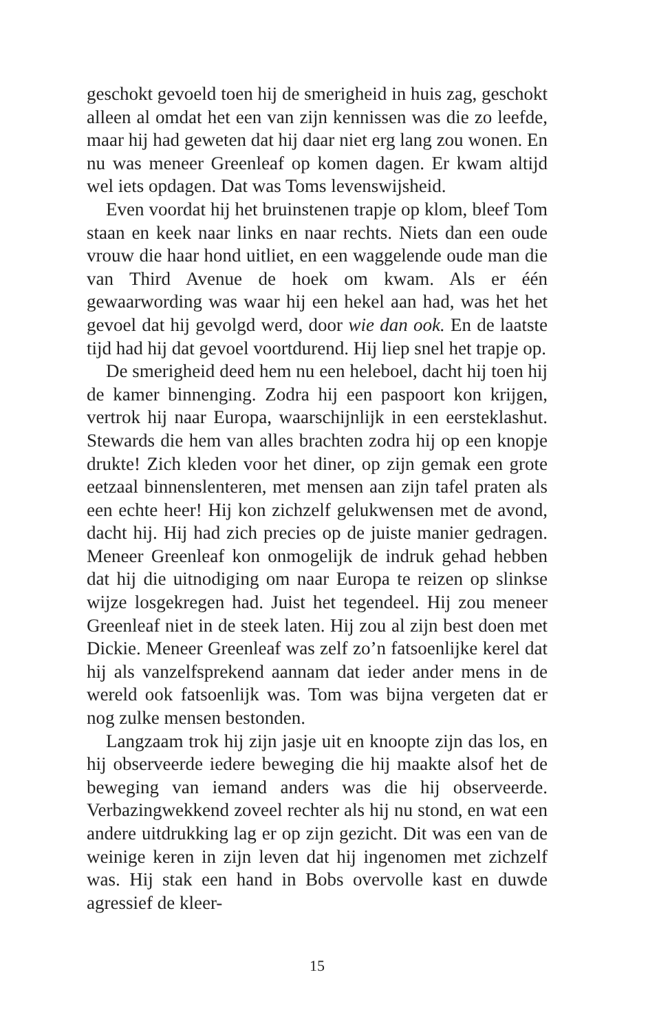geschokt gevoeld toen hij de smerigheid in huis zag, geschokt alleen al omdat het een van zijn kennissen was die zo leefde, maar hij had geweten dat hij daar niet erg lang zou wonen. En nu was meneer Greenleaf op komen dagen. Er kwam altijd wel iets opdagen. Dat was Toms levenswijsheid.
Even voordat hij het bruinstenen trapje op klom, bleef Tom staan en keek naar links en naar rechts. Niets dan een oude vrouw die haar hond uitliet, en een waggelende oude man die van Third Avenue de hoek om kwam. Als er één gewaarwording was waar hij een hekel aan had, was het het gevoel dat hij gevolgd werd, door wie dan ook. En de laatste tijd had hij dat gevoel voortdurend. Hij liep snel het trapje op.
De smerigheid deed hem nu een heleboel, dacht hij toen hij de kamer binnenging. Zodra hij een paspoort kon krijgen, vertrok hij naar Europa, waarschijnlijk in een eersteklashut. Stewards die hem van alles brachten zodra hij op een knopje drukte! Zich kleden voor het diner, op zijn gemak een grote eetzaal binnenslenteren, met mensen aan zijn tafel praten als een echte heer! Hij kon zichzelf gelukwensen met de avond, dacht hij. Hij had zich precies op de juiste manier gedragen. Meneer Greenleaf kon onmogelijk de indruk gehad hebben dat hij die uitnodiging om naar Europa te reizen op slinkse wijze losgekregen had. Juist het tegendeel. Hij zou meneer Greenleaf niet in de steek laten. Hij zou al zijn best doen met Dickie. Meneer Greenleaf was zelf zo’n fatsoenlijke kerel dat hij als vanzelfsprekend aannam dat ieder ander mens in de wereld ook fatsoenlijk was. Tom was bijna vergeten dat er nog zulke mensen bestonden.
Langzaam trok hij zijn jasje uit en knoopte zijn das los, en hij observeerde iedere beweging die hij maakte alsof het de beweging van iemand anders was die hij observeerde. Verbazingwekkend zoveel rechter als hij nu stond, en wat een andere uitdrukking lag er op zijn gezicht. Dit was een van de weinige keren in zijn leven dat hij ingenomen met zichzelf was. Hij stak een hand in Bobs overvolle kast en duwde agressief de kleer-
15